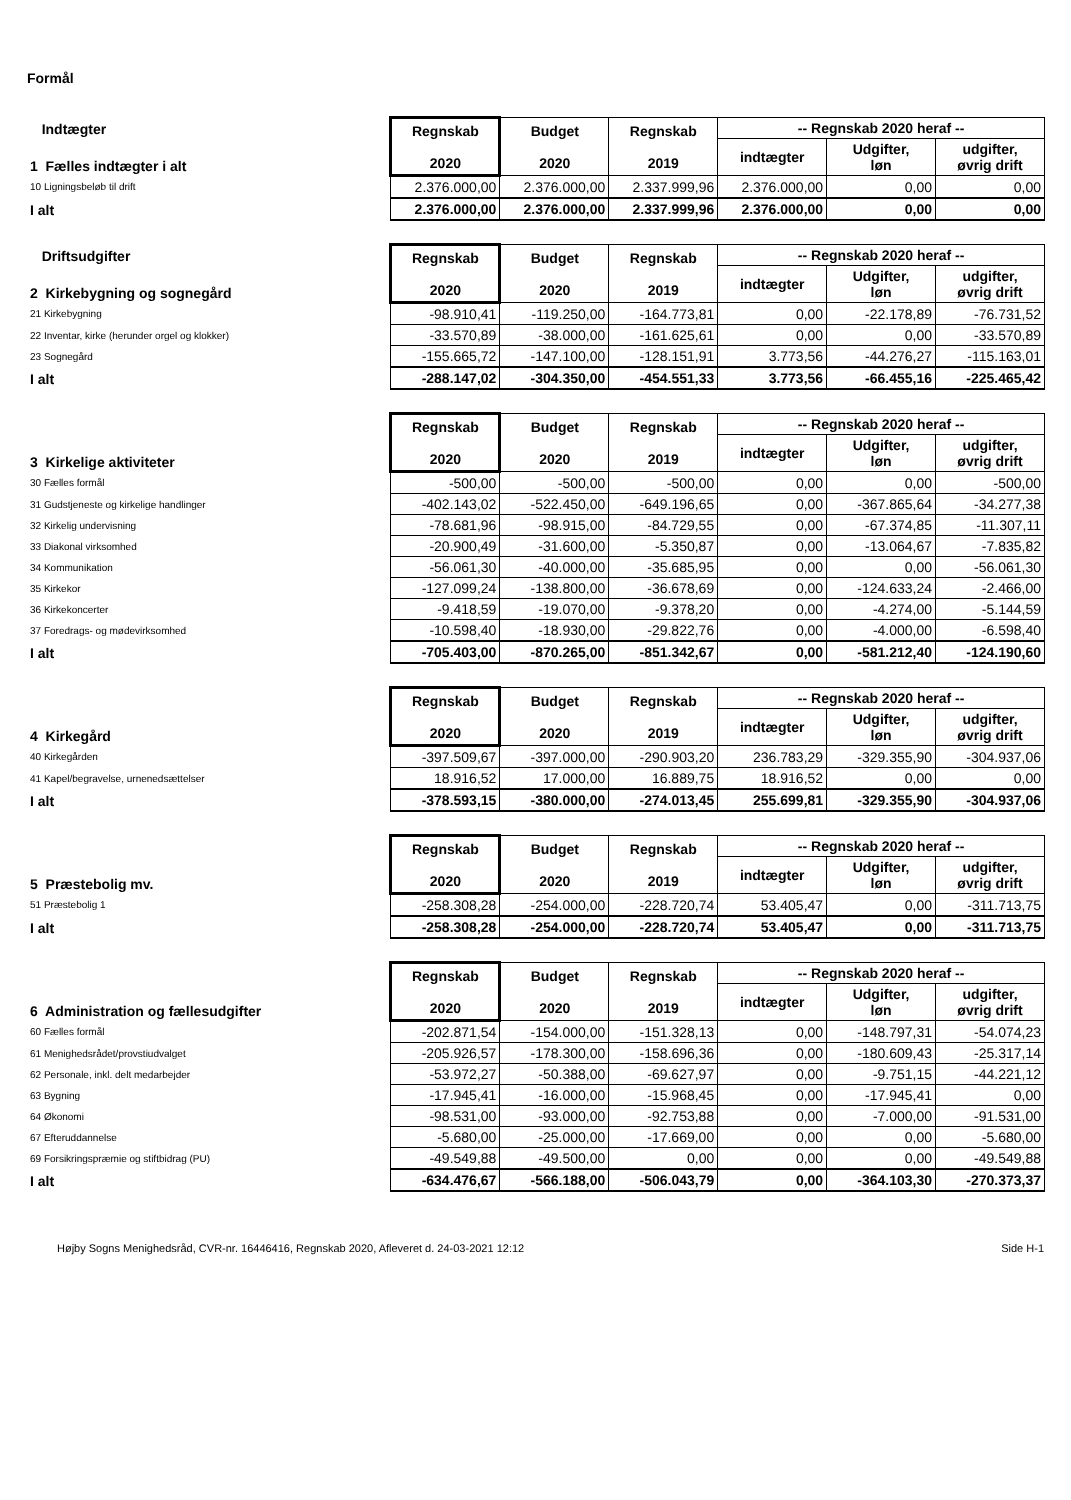Formål
| Indtægter | Regnskab 2020 | Budget 2020 | Regnskab 2019 | -- Regnskab 2020 heraf -- | | |
| 1 Fælles indtægter i alt | | | | indtægter | Udgifter, løn | udgifter, øvrig drift |
| 10 Ligningsbeløb til drift | 2.376.000,00 | 2.376.000,00 | 2.337.999,96 | 2.376.000,00 | 0,00 | 0,00 |
| I alt | 2.376.000,00 | 2.376.000,00 | 2.337.999,96 | 2.376.000,00 | 0,00 | 0,00 |
| Driftsudgifter | Regnskab 2020 | Budget 2020 | Regnskab 2019 | -- Regnskab 2020 heraf -- | | |
| 2 Kirkebygning og sognegård | | | | indtægter | Udgifter, løn | udgifter, øvrig drift |
| 21 Kirkebygning | -98.910,41 | -119.250,00 | -164.773,81 | 0,00 | -22.178,89 | -76.731,52 |
| 22 Inventar, kirke (herunder orgel og klokker) | -33.570,89 | -38.000,00 | -161.625,61 | 0,00 | 0,00 | -33.570,89 |
| 23 Sognegård | -155.665,72 | -147.100,00 | -128.151,91 | 3.773,56 | -44.276,27 | -115.163,01 |
| I alt | -288.147,02 | -304.350,00 | -454.551,33 | 3.773,56 | -66.455,16 | -225.465,42 |
| | Regnskab 2020 | Budget 2020 | Regnskab 2019 | -- Regnskab 2020 heraf -- | | |
| 3 Kirkelige aktiviteter | | | | indtægter | Udgifter, løn | udgifter, øvrig drift |
| 30 Fælles formål | -500,00 | -500,00 | -500,00 | 0,00 | 0,00 | -500,00 |
| 31 Gudstjeneste og kirkelige handlinger | -402.143,02 | -522.450,00 | -649.196,65 | 0,00 | -367.865,64 | -34.277,38 |
| 32 Kirkelig undervisning | -78.681,96 | -98.915,00 | -84.729,55 | 0,00 | -67.374,85 | -11.307,11 |
| 33 Diakonal virksomhed | -20.900,49 | -31.600,00 | -5.350,87 | 0,00 | -13.064,67 | -7.835,82 |
| 34 Kommunikation | -56.061,30 | -40.000,00 | -35.685,95 | 0,00 | 0,00 | -56.061,30 |
| 35 Kirkekor | -127.099,24 | -138.800,00 | -36.678,69 | 0,00 | -124.633,24 | -2.466,00 |
| 36 Kirkekoncerter | -9.418,59 | -19.070,00 | -9.378,20 | 0,00 | -4.274,00 | -5.144,59 |
| 37 Foredrags- og mødevirksomhed | -10.598,40 | -18.930,00 | -29.822,76 | 0,00 | -4.000,00 | -6.598,40 |
| I alt | -705.403,00 | -870.265,00 | -851.342,67 | 0,00 | -581.212,40 | -124.190,60 |
| | Regnskab 2020 | Budget 2020 | Regnskab 2019 | -- Regnskab 2020 heraf -- | | |
| 4 Kirkegård | | | | indtægter | Udgifter, løn | udgifter, øvrig drift |
| 40 Kirkegården | -397.509,67 | -397.000,00 | -290.903,20 | 236.783,29 | -329.355,90 | -304.937,06 |
| 41 Kapel/begravelse, urnenedsættelser | 18.916,52 | 17.000,00 | 16.889,75 | 18.916,52 | 0,00 | 0,00 |
| I alt | -378.593,15 | -380.000,00 | -274.013,45 | 255.699,81 | -329.355,90 | -304.937,06 |
| | Regnskab 2020 | Budget 2020 | Regnskab 2019 | -- Regnskab 2020 heraf -- | | |
| 5 Præstebolig mv. | | | | indtægter | Udgifter, løn | udgifter, øvrig drift |
| 51 Præstebolig 1 | -258.308,28 | -254.000,00 | -228.720,74 | 53.405,47 | 0,00 | -311.713,75 |
| I alt | -258.308,28 | -254.000,00 | -228.720,74 | 53.405,47 | 0,00 | -311.713,75 |
| | Regnskab 2020 | Budget 2020 | Regnskab 2019 | -- Regnskab 2020 heraf -- | | |
| 6 Administration og fællesudgifter | | | | indtægter | Udgifter, løn | udgifter, øvrig drift |
| 60 Fælles formål | -202.871,54 | -154.000,00 | -151.328,13 | 0,00 | -148.797,31 | -54.074,23 |
| 61 Menighedsrådet/provstiudvalget | -205.926,57 | -178.300,00 | -158.696,36 | 0,00 | -180.609,43 | -25.317,14 |
| 62 Personale, inkl. delt medarbejder | -53.972,27 | -50.388,00 | -69.627,97 | 0,00 | -9.751,15 | -44.221,12 |
| 63 Bygning | -17.945,41 | -16.000,00 | -15.968,45 | 0,00 | -17.945,41 | 0,00 |
| 64 Økonomi | -98.531,00 | -93.000,00 | -92.753,88 | 0,00 | -7.000,00 | -91.531,00 |
| 67 Efteruddannelse | -5.680,00 | -25.000,00 | -17.669,00 | 0,00 | 0,00 | -5.680,00 |
| 69 Forsikringspræmie og stiftbidrag (PU) | -49.549,88 | -49.500,00 | 0,00 | 0,00 | 0,00 | -49.549,88 |
| I alt | -634.476,67 | -566.188,00 | -506.043,79 | 0,00 | -364.103,30 | -270.373,37 |
Højby Sogns Menighedsråd, CVR-nr. 16446416, Regnskab 2020, Afleveret d. 24-03-2021 12:12 Side H-1